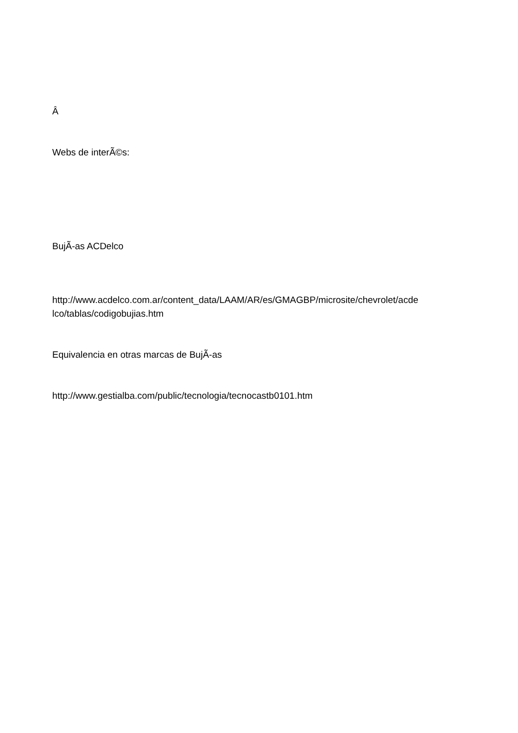Â
Webs de interÃ©s:
BujÃ-as ACDelco
http://www.acdelco.com.ar/content_data/LAAM/AR/es/GMAGBP/microsite/chevrolet/acde lco/tablas/codigobujias.htm
Equivalencia en otras marcas de BujÃ-as
http://www.gestialba.com/public/tecnologia/tecnocastb0101.htm